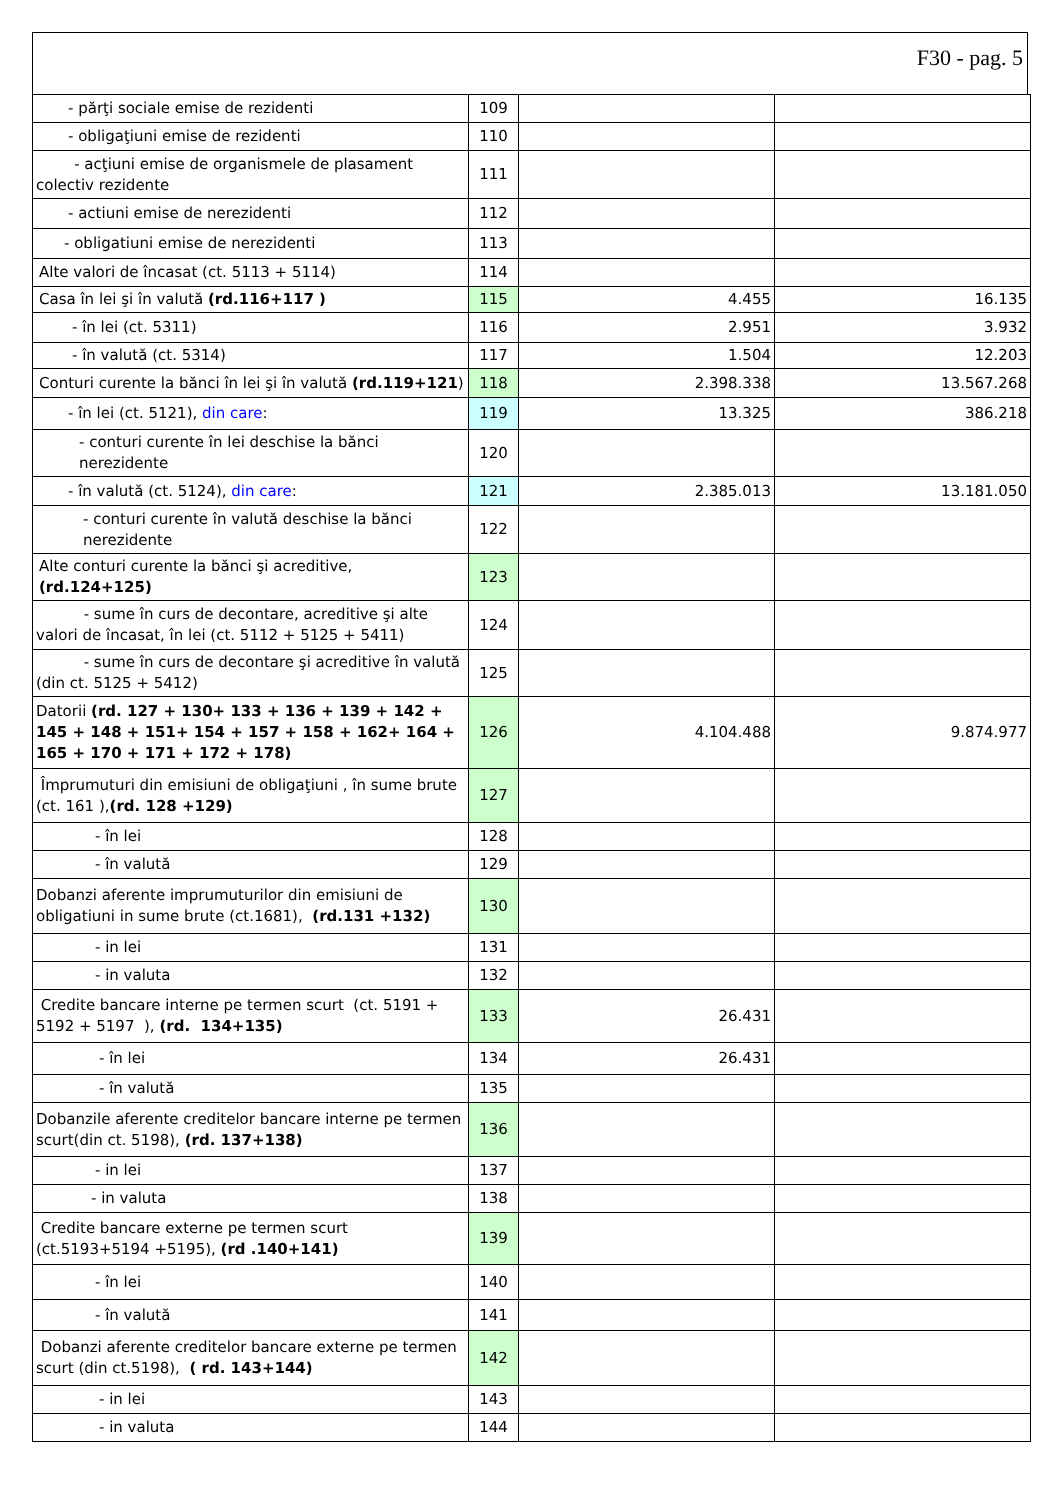F30 - pag. 5
| - părţi sociale emise de rezidenti | 109 | | |
| - obligaţiuni emise de rezidenti | 110 | | |
| - acţiuni emise de organismele de plasament colectiv rezidente | 111 | | |
| - actiuni emise de nerezidenti | 112 | | |
| - obligatiuni emise de nerezidenti | 113 | | |
| Alte valori de încasat (ct. 5113 + 5114) | 114 | | |
| Casa în lei şi în valută (rd.116+117 ) | 115 | 4.455 | 16.135 |
| - în lei (ct. 5311) | 116 | 2.951 | 3.932 |
| - în valută (ct. 5314) | 117 | 1.504 | 12.203 |
| Conturi curente la bănci în lei şi în valută (rd.119+121 ) | 118 | 2.398.338 | 13.567.268 |
| - în lei (ct. 5121), din care : | 119 | 13.325 | 386.218 |
| - conturi curente în lei deschise la bănci nerezidente | 120 | | |
| - în valută (ct. 5124), din care : | 121 | 2.385.013 | 13.181.050 |
| - conturi curente în valută deschise la bănci nerezidente | 122 | | |
| Alte conturi curente la bănci şi acreditive, (rd.124+125) | 123 | | |
| - sume în curs de decontare, acreditive şi alte valori de încasat, în lei (ct. 5112 + 5125 + 5411) | 124 | | |
| - sume în curs de decontare şi acreditive în valută (din ct. 5125 + 5412) | 125 | | |
| Datorii (rd. 127 + 130+ 133 + 136 + 139 + 142 + 145 + 148 + 151+ 154 + 157 + 158 + 162+ 164 + 165 + 170 + 171 + 172 + 178) | 126 | 4.104.488 | 9.874.977 |
| Împrumuturi din emisiuni de obligaţiuni , în sume brute (ct. 161 ), (rd. 128 +129) | 127 | | |
| - în lei | 128 | | |
| - în valută | 129 | | |
| Dobanzi aferente imprumuturilor din emisiuni de obligatiuni in sume brute (ct.1681), (rd.131 +132) | 130 | | |
| - in lei | 131 | | |
| - in valuta | 132 | | |
| Credite bancare interne pe termen scurt (ct. 5191 + 5192 + 5197 ), (rd. 134+135) | 133 | 26.431 | |
| - în lei | 134 | 26.431 | |
| - în valută | 135 | | |
| Dobanzile aferente creditelor bancare interne pe termen scurt(din ct. 5198), (rd. 137+138) | 136 | | |
| - in lei | 137 | | |
| - in valuta | 138 | | |
| Credite bancare externe pe termen scurt (ct.5193+5194 +5195), (rd .140+141) | 139 | | |
| - în lei | 140 | | |
| - în valută | 141 | | |
| Dobanzi aferente creditelor bancare externe pe termen scurt (din ct.5198), ( rd. 143+144) | 142 | | |
| - in lei | 143 | | |
| - in valuta | 144 | | |